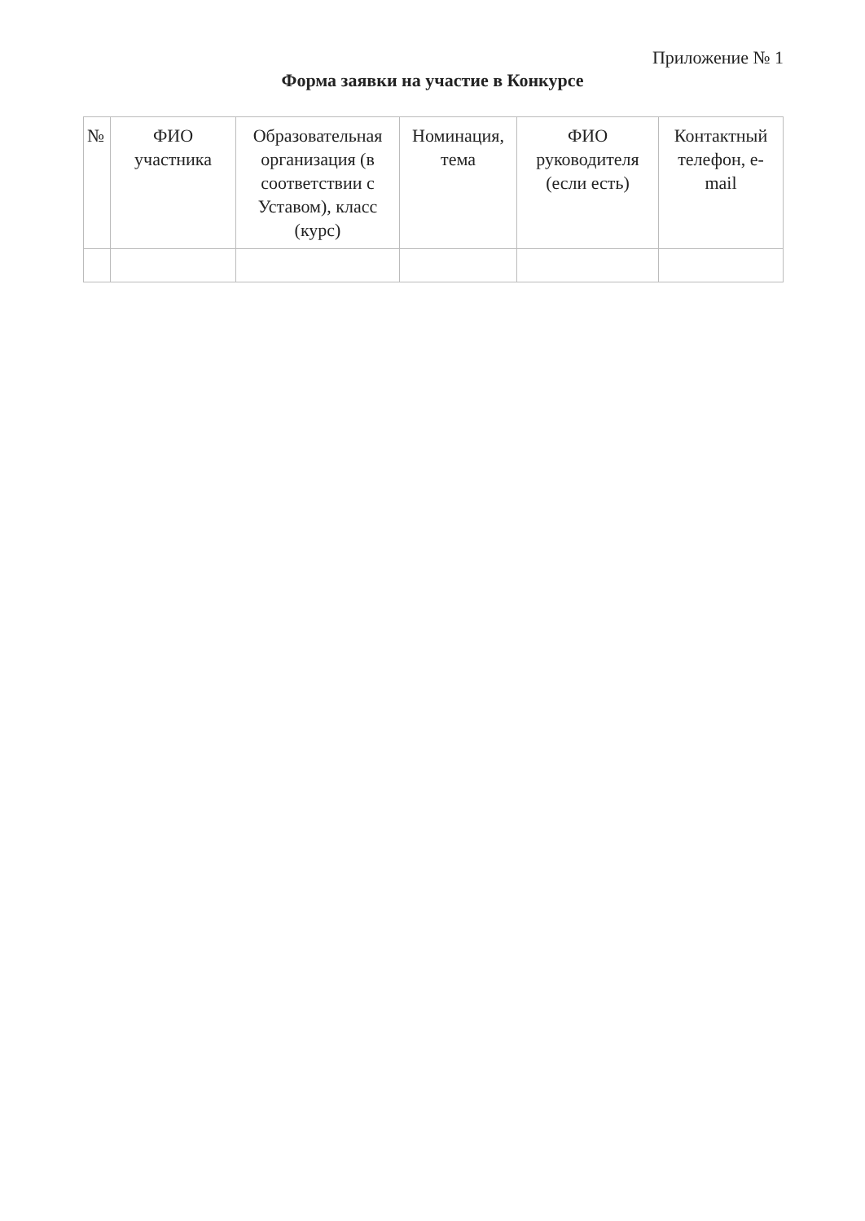Приложение № 1
Форма заявки на участие в Конкурсе
| № | ФИО участника | Образовательная организация (в соответствии с Уставом), класс (курс) | Номинация, тема | ФИО руководителя (если есть) | Контактный телефон, e-mail |
| --- | --- | --- | --- | --- | --- |